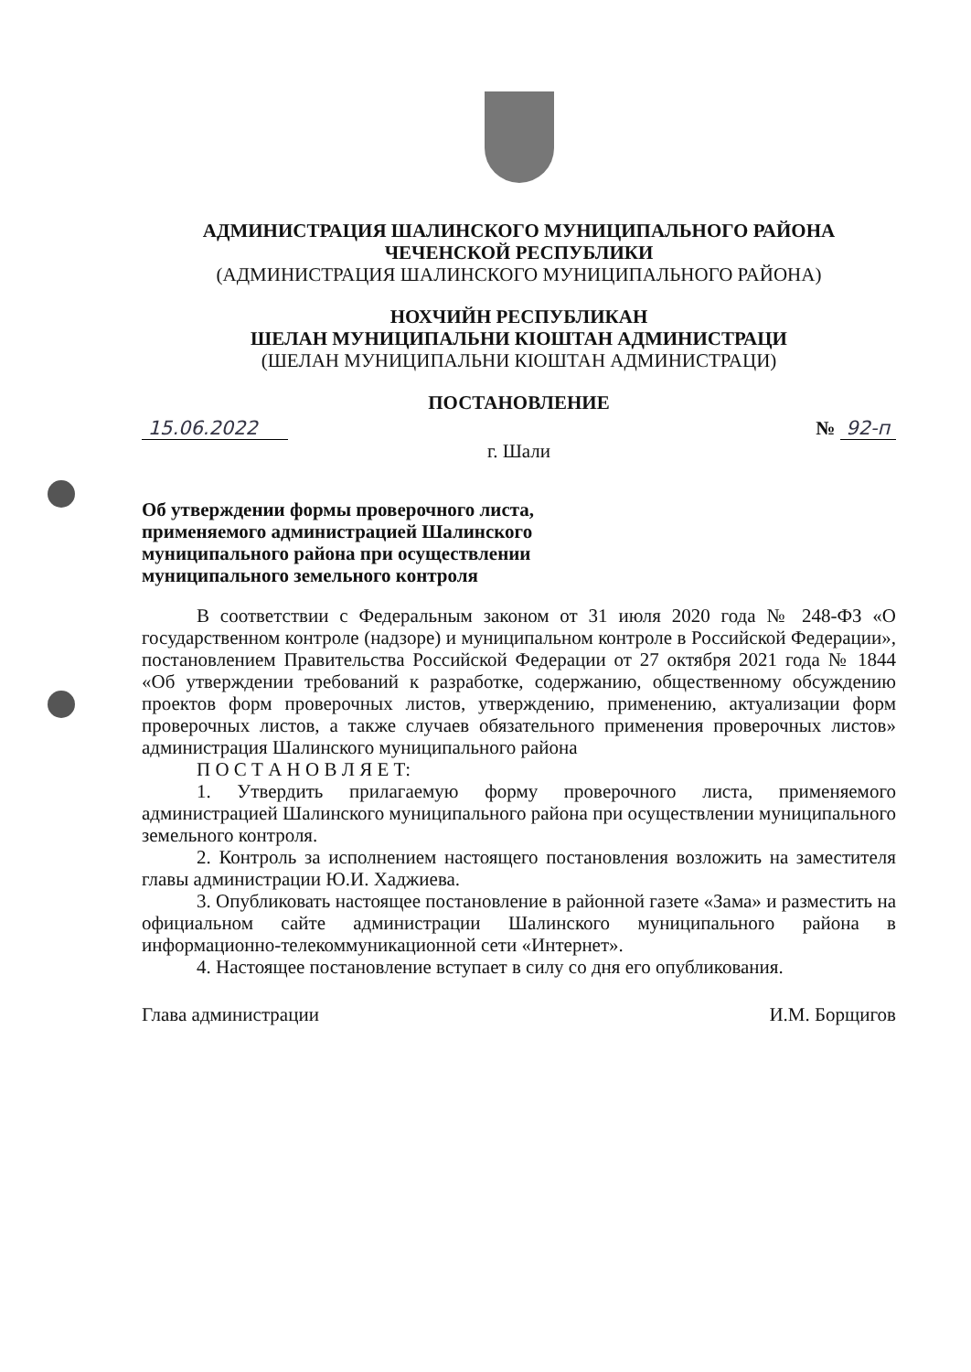АДМИНИСТРАЦИЯ ШАЛИНСКОГО МУНИЦИПАЛЬНОГО РАЙОНА
ЧЕЧЕНСКОЙ РЕСПУБЛИКИ
(АДМИНИСТРАЦИЯ ШАЛИНСКОГО МУНИЦИПАЛЬНОГО РАЙОНА)
НОХЧИЙН РЕСПУБЛИКАН
ШЕЛАН МУНИЦИПАЛЬНИ КIОШТАН АДМИНИСТРАЦИ
(ШЕЛАН МУНИЦИПАЛЬНИ КIОШТАН АДМИНИСТРАЦИ)
ПОСТАНОВЛЕНИЕ
15.06.2022 № 92-п
г. Шали
Об утверждении формы проверочного листа, применяемого администрацией Шалинского муниципального района при осуществлении муниципального земельного контроля
В соответствии с Федеральным законом от 31 июля 2020 года № 248-ФЗ «О государственном контроле (надзоре) и муниципальном контроле в Российской Федерации», постановлением Правительства Российской Федерации от 27 октября 2021 года № 1844 «Об утверждении требований к разработке, содержанию, общественному обсуждению проектов форм проверочных листов, утверждению, применению, актуализации форм проверочных листов, а также случаев обязательного применения проверочных листов» администрация Шалинского муниципального района
П О С Т А Н О В Л Я Е Т:
1. Утвердить прилагаемую форму проверочного листа, применяемого администрацией Шалинского муниципального района при осуществлении муниципального земельного контроля.
2. Контроль за исполнением настоящего постановления возложить на заместителя главы администрации Ю.И. Хаджиева.
3. Опубликовать настоящее постановление в районной газете «Зама» и разместить на официальном сайте администрации Шалинского муниципального района в информационно-телекоммуникационной сети «Интернет».
4. Настоящее постановление вступает в силу со дня его опубликования.
Глава администрации И.М. Борщигов